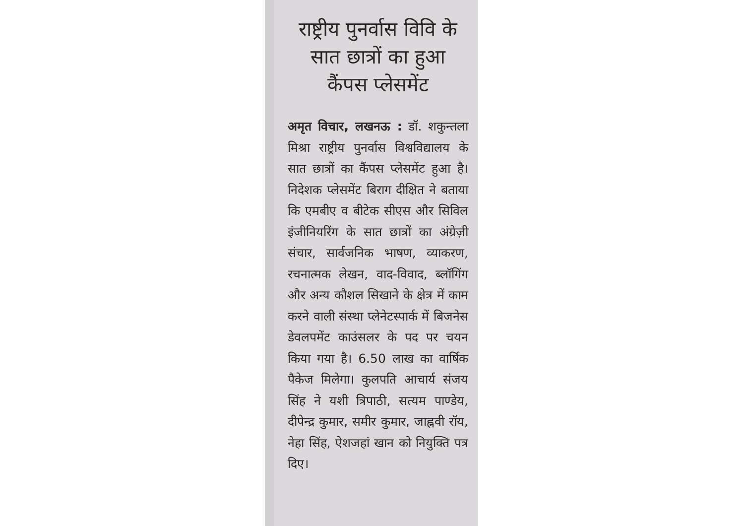राष्ट्रीय पुनर्वास विवि के सात छात्रों का हुआ कैंपस प्लेसमेंट
अमृत विचार, लखनऊ : डॉ. शकुन्तला मिश्रा राष्ट्रीय पुनर्वास विश्वविद्यालय के सात छात्रों का कैंपस प्लेसमेंट हुआ है। निदेशक प्लेसमेंट बिराग दीक्षित ने बताया कि एमबीए व बीटेक सीएस और सिविल इंजीनियरिंग के सात छात्रों का अंग्रेज़ी संचार, सार्वजनिक भाषण, व्याकरण, रचनात्मक लेखन, वाद-विवाद, ब्लॉगिंग और अन्य कौशल सिखाने के क्षेत्र में काम करने वाली संस्था प्लेनेटस्पार्क में बिजनेस डेवलपमेंट काउंसलर के पद पर चयन किया गया है। 6.50 लाख का वार्षिक पैकेज मिलेगा। कुलपति आचार्य संजय सिंह ने यशी त्रिपाठी, सत्यम पाण्डेय, दीपेन्द्र कुमार, समीर कुमार, जाह्नवी रॉय, नेहा सिंह, ऐशजहां खान को नियुक्ति पत्र दिए।